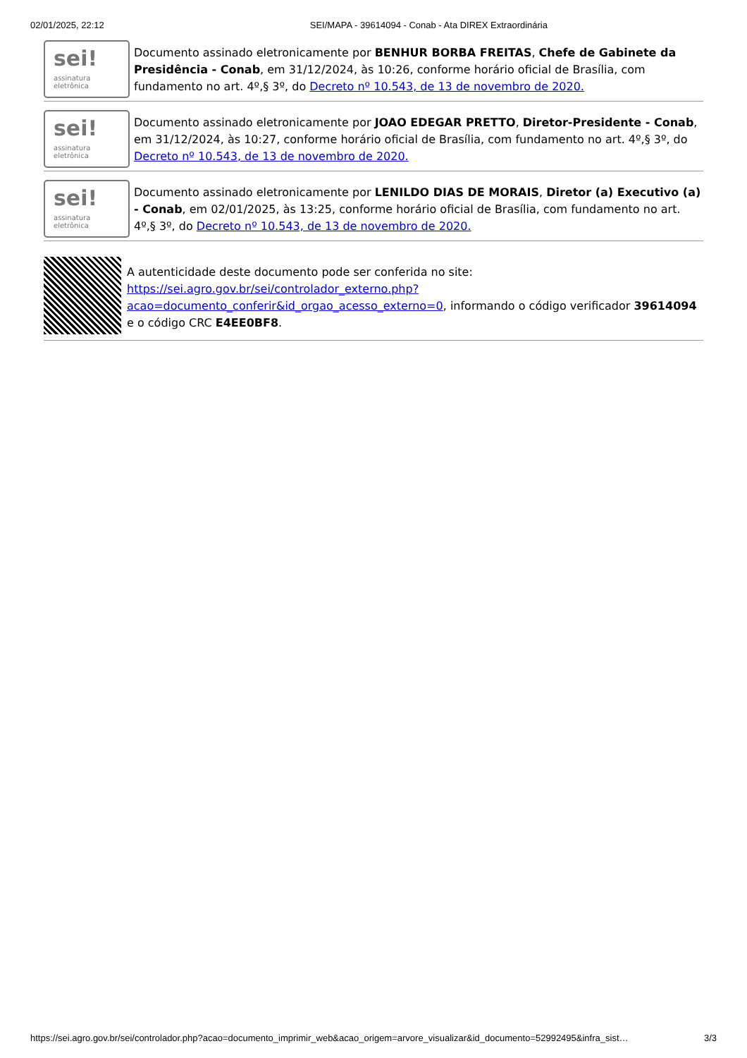02/01/2025, 22:12 SEI/MAPA - 39614094 - Conab - Ata DIREX Extraordinária
sei!
assinatura
eletrônica
Documento assinado eletronicamente por BENHUR BORBA FREITAS, Chefe de Gabinete da Presidência - Conab, em 31/12/2024, às 10:26, conforme horário oficial de Brasília, com fundamento no art. 4º,§ 3º, do Decreto nº 10.543, de 13 de novembro de 2020.
sei!
assinatura
eletrônica
Documento assinado eletronicamente por JOAO EDEGAR PRETTO, Diretor-Presidente - Conab, em 31/12/2024, às 10:27, conforme horário oficial de Brasília, com fundamento no art. 4º,§ 3º, do Decreto nº 10.543, de 13 de novembro de 2020.
sei!
assinatura
eletrônica
Documento assinado eletronicamente por LENILDO DIAS DE MORAIS, Diretor (a) Executivo (a) - Conab, em 02/01/2025, às 13:25, conforme horário oficial de Brasília, com fundamento no art. 4º,§ 3º, do Decreto nº 10.543, de 13 de novembro de 2020.
A autenticidade deste documento pode ser conferida no site: https://sei.agro.gov.br/sei/controlador_externo.php?acao=documento_conferir&id_orgao_acesso_externo=0, informando o código verificador 39614094 e o código CRC E4EE0BF8.
https://sei.agro.gov.br/sei/controlador.php?acao=documento_imprimir_web&acao_origem=arvore_visualizar&id_documento=52992495&infra_sist… 3/3